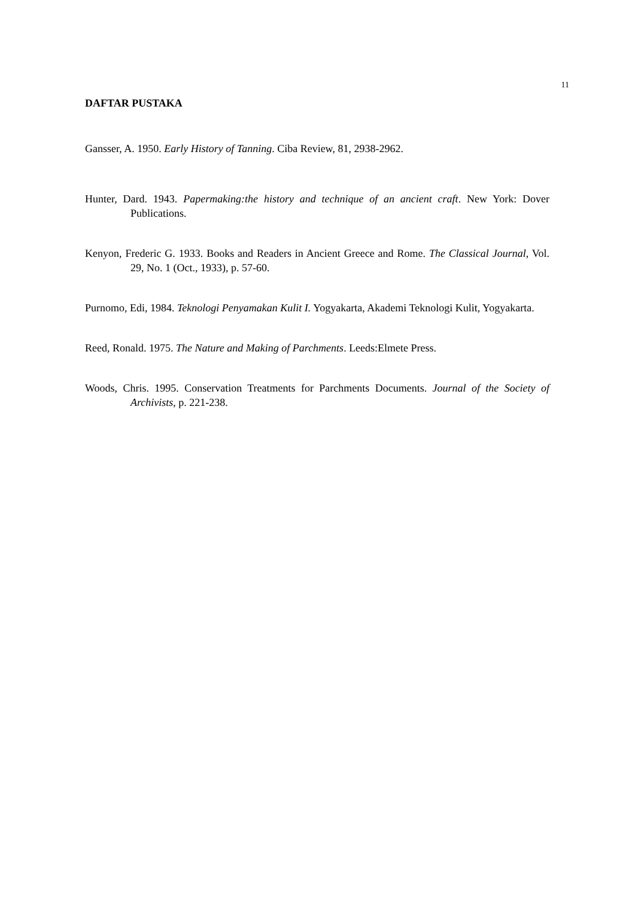11
DAFTAR PUSTAKA
Gansser, A. 1950. Early History of Tanning. Ciba Review, 81, 2938-2962.
Hunter, Dard. 1943. Papermaking:the history and technique of an ancient craft. New York: Dover Publications.
Kenyon, Frederic G. 1933. Books and Readers in Ancient Greece and Rome. The Classical Journal, Vol. 29, No. 1 (Oct., 1933), p. 57-60.
Purnomo, Edi, 1984. Teknologi Penyamakan Kulit I. Yogyakarta, Akademi Teknologi Kulit, Yogyakarta.
Reed, Ronald. 1975. The Nature and Making of Parchments. Leeds:Elmete Press.
Woods, Chris. 1995. Conservation Treatments for Parchments Documents. Journal of the Society of Archivists, p. 221-238.